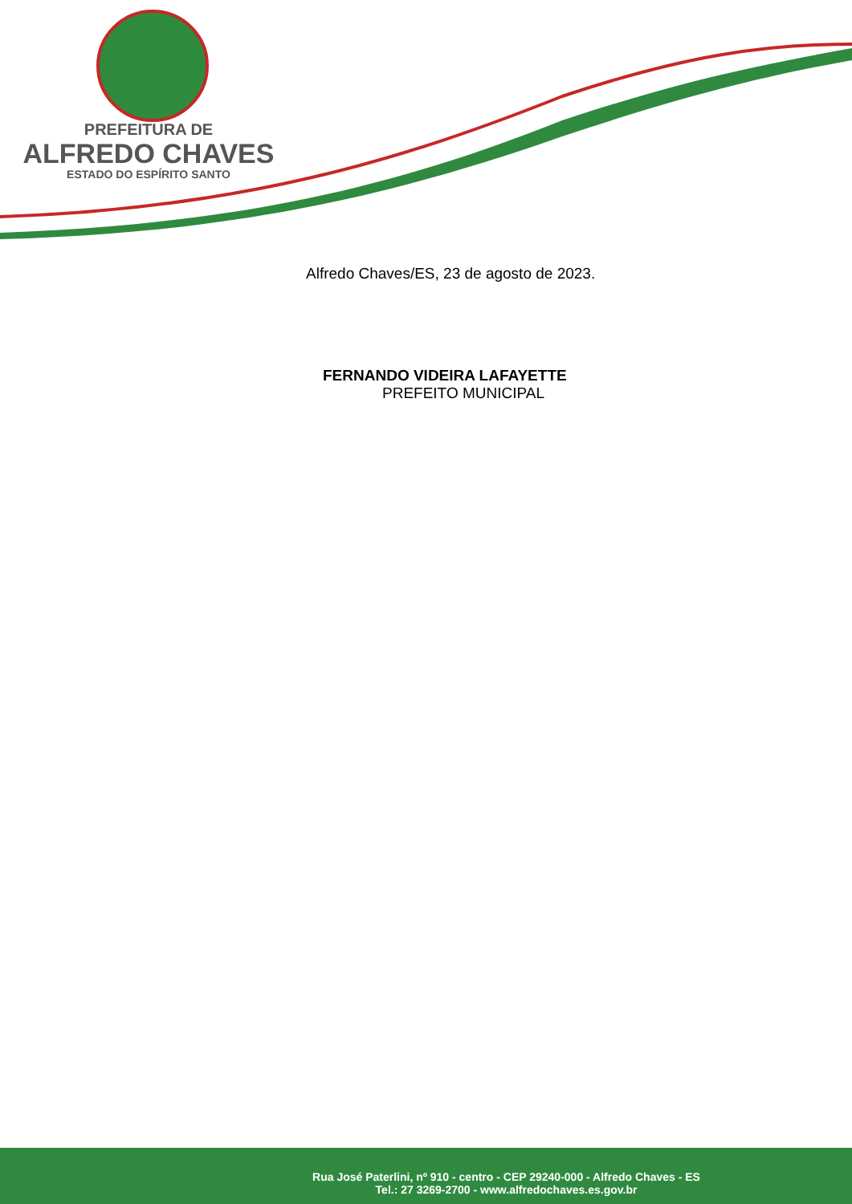PREFEITURA DE
ALFREDO CHAVES
ESTADO DO ESPÍRITO SANTO
Alfredo Chaves/ES, 23 de agosto de 2023.
FERNANDO VIDEIRA LAFAYETTE
PREFEITO MUNICIPAL
Rua José Paterlini, nº 910 - centro - CEP 29240-000 - Alfredo Chaves - ES
Tel.: 27 3269-2700 - www.alfredochaves.es.gov.br